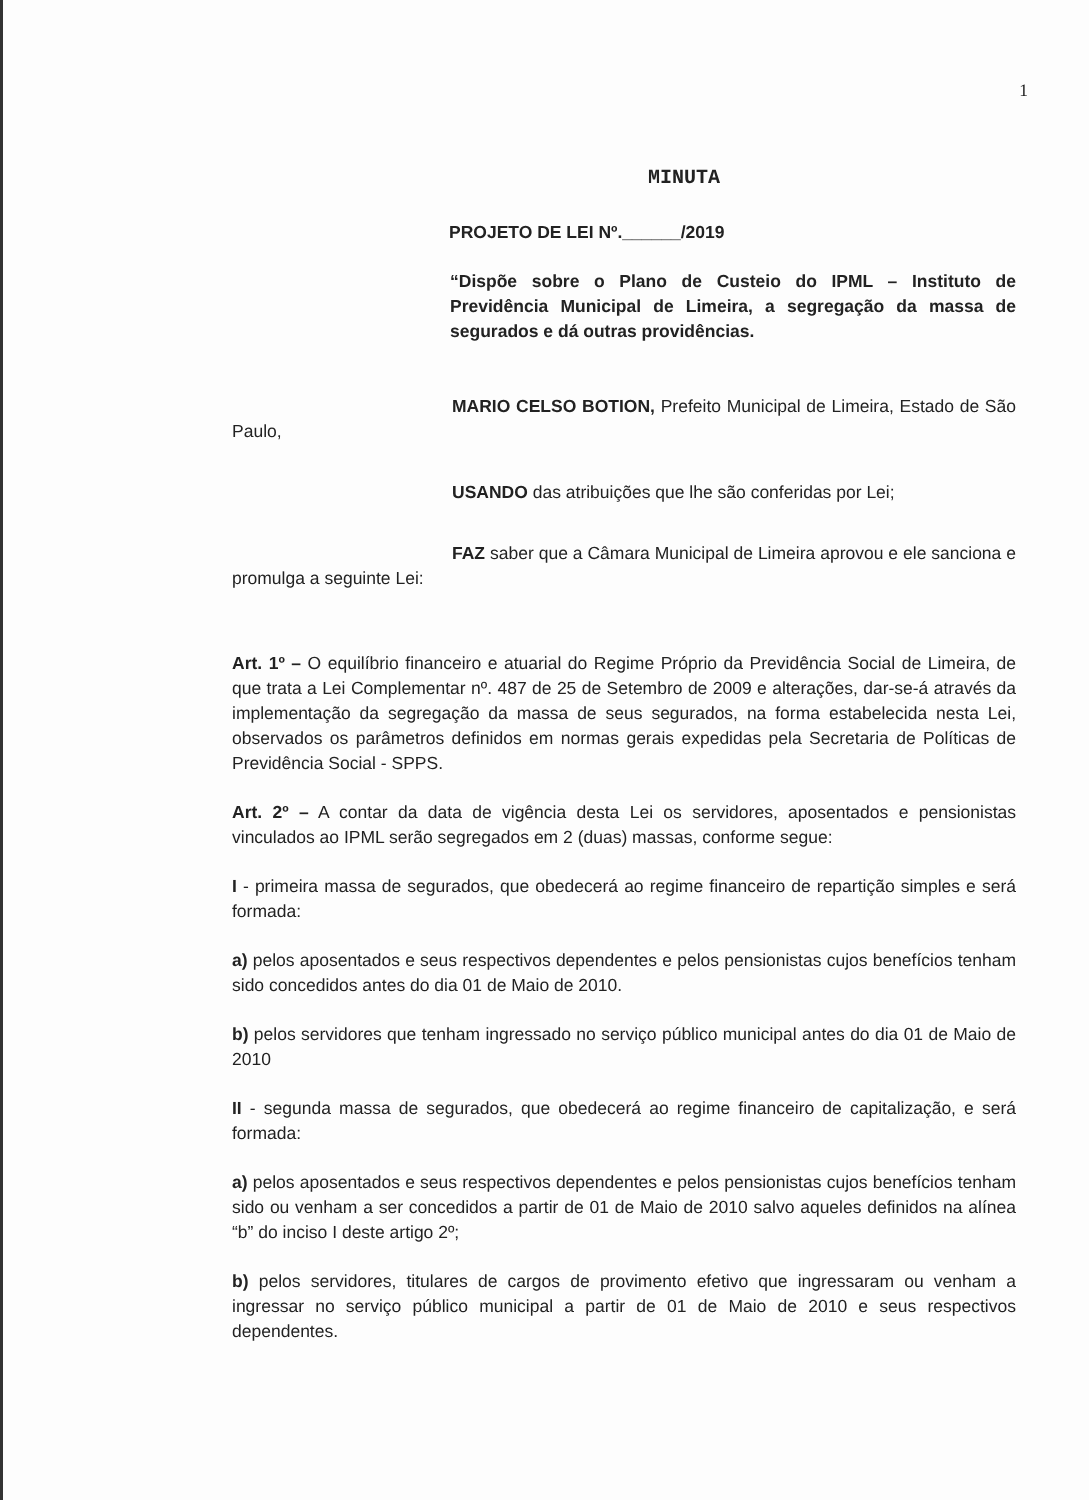1
MINUTA
PROJETO DE LEI Nº.______/2019
“Dispõe sobre o Plano de Custeio do IPML – Instituto de Previdência Municipal de Limeira, a segregação da massa de segurados e dá outras providências.
MARIO CELSO BOTION, Prefeito Municipal de Limeira, Estado de São Paulo,
USANDO das atribuições que lhe são conferidas por Lei;
FAZ saber que a Câmara Municipal de Limeira aprovou e ele sanciona e promulga a seguinte Lei:
Art. 1º – O equilíbrio financeiro e atuarial do Regime Próprio da Previdência Social de Limeira, de que trata a Lei Complementar nº. 487 de 25 de Setembro de 2009 e alterações, dar-se-á através da implementação da segregação da massa de seus segurados, na forma estabelecida nesta Lei, observados os parâmetros definidos em normas gerais expedidas pela Secretaria de Políticas de Previdência Social - SPPS.
Art. 2º – A contar da data de vigência desta Lei os servidores, aposentados e pensionistas vinculados ao IPML serão segregados em 2 (duas) massas, conforme segue:
I - primeira massa de segurados, que obedecerá ao regime financeiro de repartição simples e será formada:
a) pelos aposentados e seus respectivos dependentes e pelos pensionistas cujos benefícios tenham sido concedidos antes do dia 01 de Maio de 2010.
b) pelos servidores que tenham ingressado no serviço público municipal antes do dia 01 de Maio de 2010
II - segunda massa de segurados, que obedecerá ao regime financeiro de capitalização, e será formada:
a) pelos aposentados e seus respectivos dependentes e pelos pensionistas cujos benefícios tenham sido ou venham a ser concedidos a partir de 01 de Maio de 2010 salvo aqueles definidos na alínea “b” do inciso I deste artigo 2º;
b) pelos servidores, titulares de cargos de provimento efetivo que ingressaram ou venham a ingressar no serviço público municipal a partir de 01 de Maio de 2010 e seus respectivos dependentes.